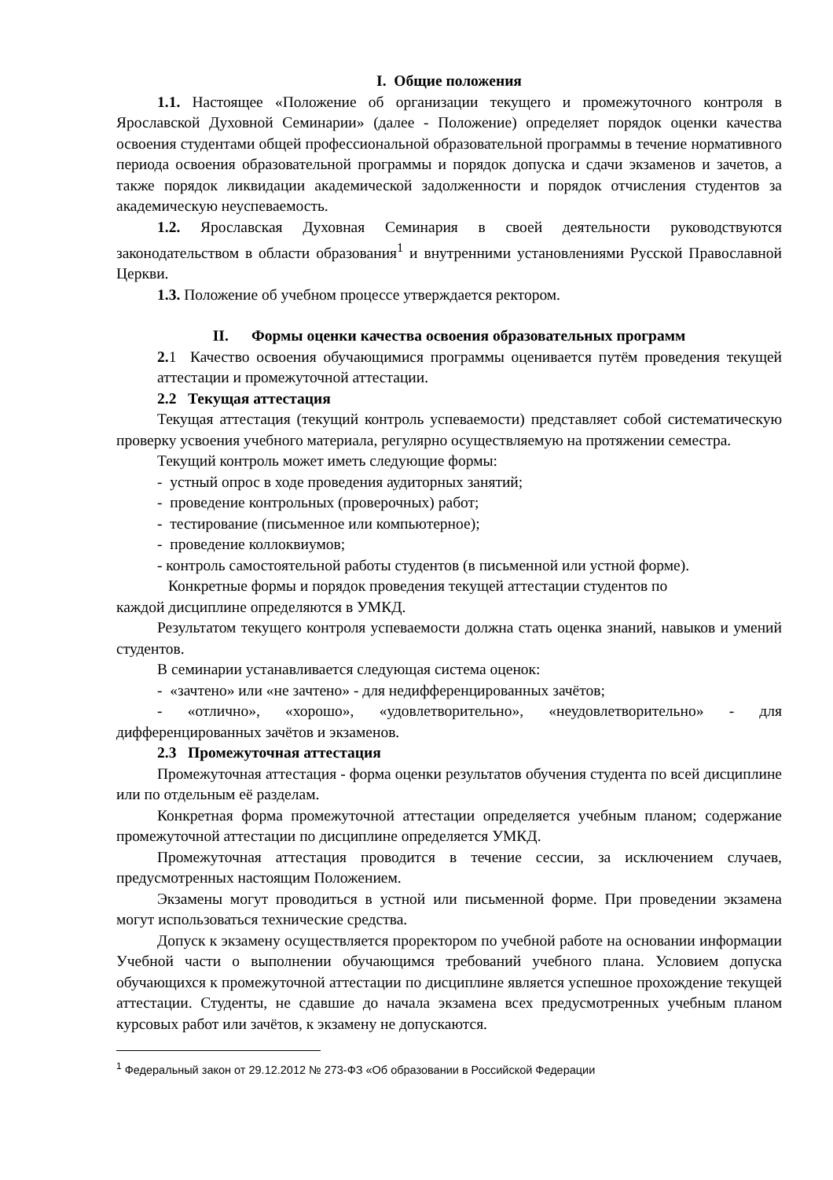I. Общие положения
1.1. Настоящее «Положение об организации текущего и промежуточного контроля в Ярославской Духовной Семинарии» (далее - Положение) определяет порядок оценки качества освоения студентами общей профессиональной образовательной программы в течение нормативного периода освоения образовательной программы и порядок допуска и сдачи экзаменов и зачетов, а также порядок ликвидации академической задолженности и порядок отчисления студентов за академическую неуспеваемость.
1.2. Ярославская Духовная Семинария в своей деятельности руководствуются законодательством в области образования<sup>1</sup> и внутренними установлениями Русской Православной Церкви.
1.3. Положение об учебном процессе утверждается ректором.
II. Формы оценки качества освоения образовательных программ
2. 1 Качество освоения обучающимися программы оценивается путём проведения текущей аттестации и промежуточной аттестации.
2.2 Текущая аттестация
Текущая аттестация (текущий контроль успеваемости) представляет собой систематическую проверку усвоения учебного материала, регулярно осуществляемую на протяжении семестра.
Текущий контроль может иметь следующие формы:
- устный опрос в ходе проведения аудиторных занятий;
- проведение контрольных (проверочных) работ;
- тестирование (письменное или компьютерное);
- проведение коллоквиумов;
- контроль самостоятельной работы студентов (в письменной или устной форме).
Конкретные формы и порядок проведения текущей аттестации студентов по
каждой дисциплине определяются в УМКД.
Результатом текущего контроля успеваемости должна стать оценка знаний, навыков и умений студентов.
В семинарии устанавливается следующая система оценок:
- «зачтено» или «не зачтено» - для недифференцированных зачётов;
- «отлично», «хорошо», «удовлетворительно», «неудовлетворительно» - для дифференцированных зачётов и экзаменов.
2.3 Промежуточная аттестация
Промежуточная аттестация - форма оценки результатов обучения студента по всей дисциплине или по отдельным её разделам.
Конкретная форма промежуточной аттестации определяется учебным планом; содержание промежуточной аттестации по дисциплине определяется УМКД.
Промежуточная аттестация проводится в течение сессии, за исключением случаев, предусмотренных настоящим Положением.
Экзамены могут проводиться в устной или письменной форме. При проведении экзамена могут использоваться технические средства.
Допуск к экзамену осуществляется проректором по учебной работе на основании информации Учебной части о выполнении обучающимся требований учебного плана. Условием допуска обучающихся к промежуточной аттестации по дисциплине является успешное прохождение текущей аттестации. Студенты, не сдавшие до начала экзамена всех предусмотренных учебным планом курсовых работ или зачётов, к экзамену не допускаются.
<sup>1</sup> Федеральный закон от 29.12.2012 № 273-ФЗ «Об образовании в Российской Федерации